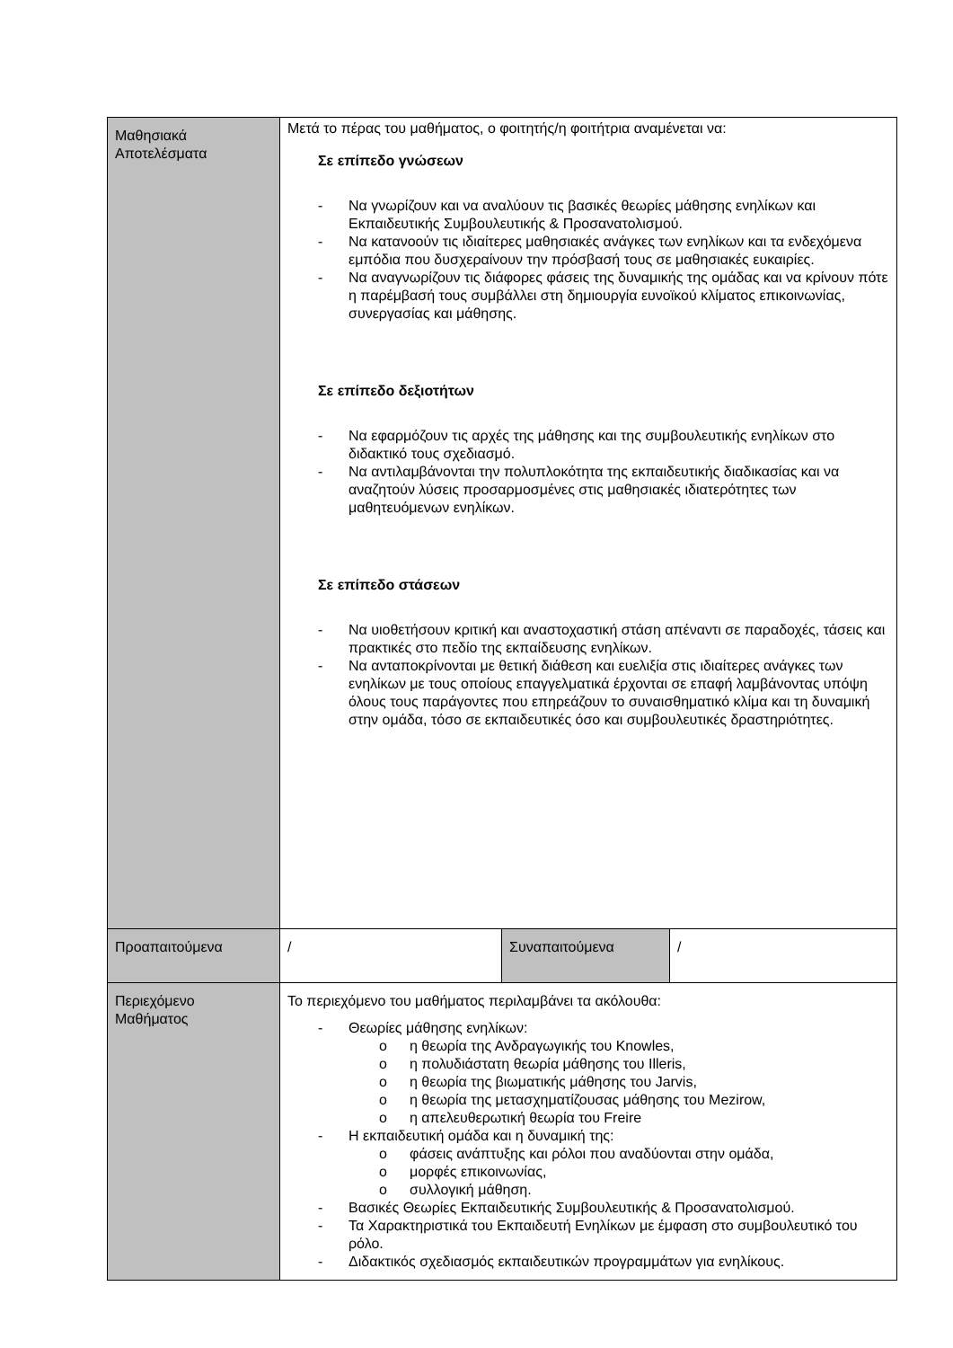| Μαθησιακά Αποτελέσματα | Μετά το πέρας του μαθήματος, ο φοιτητής/η φοιτήτρια αναμένεται να: Σε επίπεδο γνώσεων - Να γνωρίζουν και να αναλύουν τις βασικές θεωρίες μάθησης ενηλίκων και Εκπαιδευτικής Συμβουλευτικής & Προσανατολισμού. - Να κατανοούν τις ιδιαίτερες μαθησιακές ανάγκες των ενηλίκων και τα ενδεχόμενα εμπόδια που δυσχεραίνουν την πρόσβασή τους σε μαθησιακές ευκαιρίες. - Να αναγνωρίζουν τις διάφορες φάσεις της δυναμικής της ομάδας και να κρίνουν πότε η παρέμβασή τους συμβάλλει στη δημιουργία ευνοϊκού κλίματος επικοινωνίας, συνεργασίας και μάθησης. Σε επίπεδο δεξιοτήτων - Να εφαρμόζουν τις αρχές της μάθησης και της συμβουλευτικής ενηλίκων στο διδακτικό τους σχεδιασμό. - Να αντιλαμβάνονται την πολυπλοκότητα της εκπαιδευτικής διαδικασίας και να αναζητούν λύσεις προσαρμοσμένες στις μαθησιακές ιδιατερότητες των μαθητευόμενων ενηλίκων. Σε επίπεδο στάσεων - Να υιοθετήσουν κριτική και αναστοχαστική στάση απέναντι σε παραδοχές, τάσεις και πρακτικές στο πεδίο της εκπαίδευσης ενηλίκων. - Να ανταποκρίνονται με θετική διάθεση και ευελιξία στις ιδιαίτερες ανάγκες των ενηλίκων με τους οποίους επαγγελματικά έρχονται σε επαφή λαμβάνοντας υπόψη όλους τους παράγοντες που επηρεάζουν το συναισθηματικό κλίμα και τη δυναμική στην ομάδα, τόσο σε εκπαιδευτικές όσο και συμβουλευτικές δραστηριότητες. | | |
| Προαπαιτούμενα | / | Συναπαιτούμενα | / |
| Περιεχόμενο Μαθήματος | Το περιεχόμενο του μαθήματος περιλαμβάνει τα ακόλουθα: - Θεωρίες μάθησης ενηλίκων: o η θεωρία της Ανδραγωγικής του Knowles, o η πολυδιάστατη θεωρία μάθησης του Illeris, o η θεωρία της βιωματικής μάθησης του Jarvis, o η θεωρία της μετασχηματίζουσας μάθησης του Mezirow, o η απελευθερωτική θεωρία του Freire - Η εκπαιδευτική ομάδα και η δυναμική της: o φάσεις ανάπτυξης και ρόλοι που αναδύονται στην ομάδα, o μορφές επικοινωνίας, o συλλογική μάθηση. - Βασικές Θεωρίες Εκπαιδευτικής Συμβουλευτικής & Προσανατολισμού. - Τα Χαρακτηριστικά του Εκπαιδευτή Ενηλίκων με έμφαση στο συμβουλευτικό του ρόλο. - Διδακτικός σχεδιασμός εκπαιδευτικών προγραμμάτων για ενηλίκους. | | |